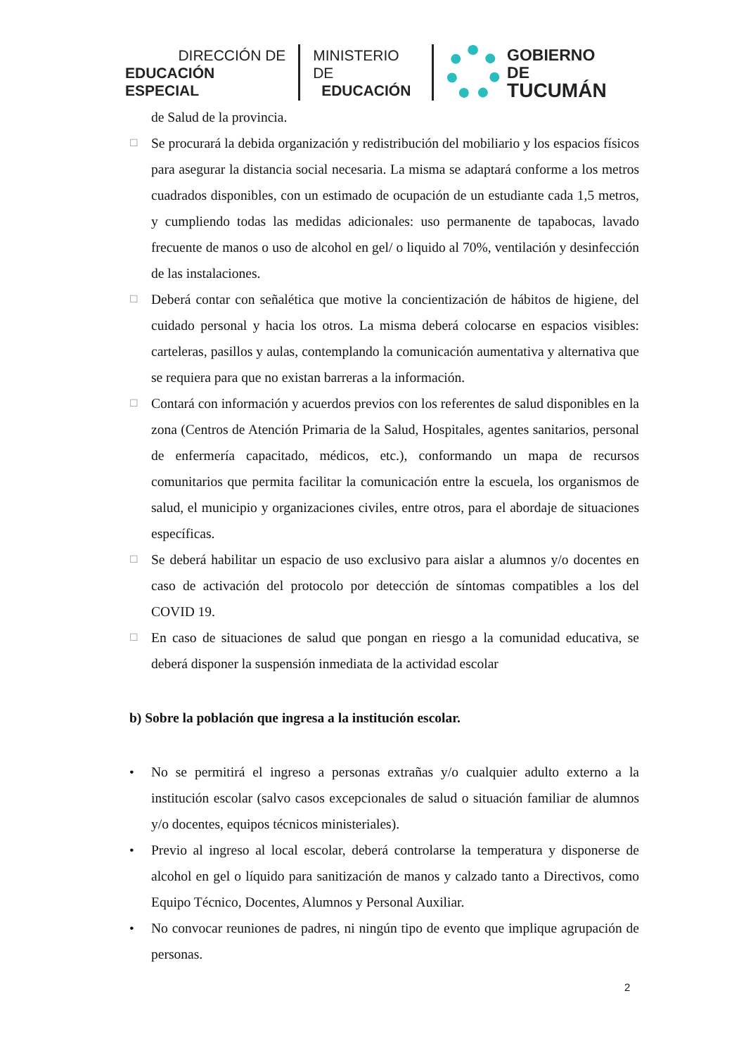DIRECCIÓN DE
EDUCACIÓN ESPECIAL
MINISTERIO DE
EDUCACIÓN
GOBIERNO DE
TUCUMÁN
de Salud de la provincia.
☐ Se procurará la debida organización y redistribución del mobiliario y los espacios físicos para asegurar la distancia social necesaria. La misma se adaptará conforme a los metros cuadrados disponibles, con un estimado de ocupación de un estudiante cada 1,5 metros, y cumpliendo todas las medidas adicionales: uso permanente de tapabocas, lavado frecuente de manos o uso de alcohol en gel/ o liquido al 70%, ventilación y desinfección de las instalaciones.
☐ Deberá contar con señalética que motive la concientización de hábitos de higiene, del cuidado personal y hacia los otros. La misma deberá colocarse en espacios visibles: carteleras, pasillos y aulas, contemplando la comunicación aumentativa y alternativa que se requiera para que no existan barreras a la información.
☐ Contará con información y acuerdos previos con los referentes de salud disponibles en la zona (Centros de Atención Primaria de la Salud, Hospitales, agentes sanitarios, personal de enfermería capacitado, médicos, etc.), conformando un mapa de recursos comunitarios que permita facilitar la comunicación entre la escuela, los organismos de salud, el municipio y organizaciones civiles, entre otros, para el abordaje de situaciones específicas.
☐ Se deberá habilitar un espacio de uso exclusivo para aislar a alumnos y/o docentes en caso de activación del protocolo por detección de síntomas compatibles a los del COVID 19.
☐ En caso de situaciones de salud que pongan en riesgo a la comunidad educativa, se deberá disponer la suspensión inmediata de la actividad escolar
b) Sobre la población que ingresa a la institución escolar.
• No se permitirá el ingreso a personas extrañas y/o cualquier adulto externo a la institución escolar (salvo casos excepcionales de salud o situación familiar de alumnos y/o docentes, equipos técnicos ministeriales).
• Previo al ingreso al local escolar, deberá controlarse la temperatura y disponerse de alcohol en gel o líquido para sanitización de manos y calzado tanto a Directivos, como Equipo Técnico, Docentes, Alumnos y Personal Auxiliar.
• No convocar reuniones de padres, ni ningún tipo de evento que implique agrupación de personas.
2